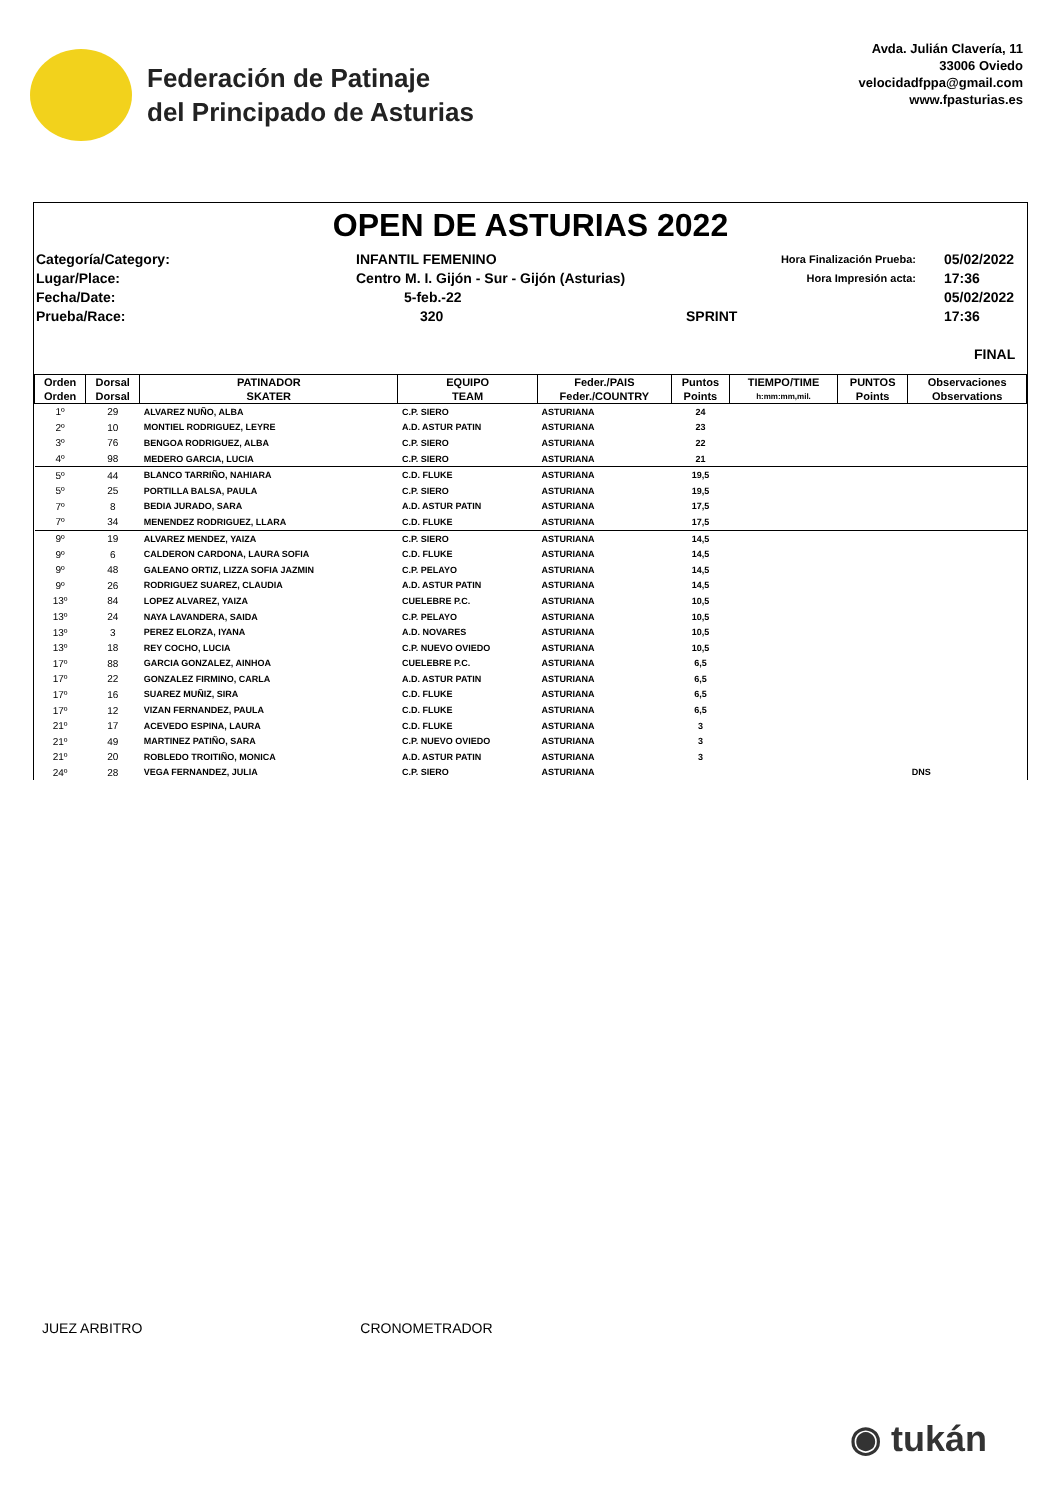Federación de Patinaje
del Principado de Asturias
Avda. Julián Clavería, 11
33006 Oviedo
velocidadfppa@gmail.com
www.fpasturias.es
OPEN DE ASTURIAS 2022
Categoría/Category:
Lugar/Place:
Fecha/Date:
Prueba/Race:
INFANTIL FEMENINO
Centro M. I. Gijón - Sur - Gijón (Asturias)
5-feb.-22
320
SPRINT
Hora Finalización Prueba:
Hora Impresión acta:
05/02/2022 17:36
05/02/2022 17:36
FINAL
| Orden | Dorsal | PATINADOR | EQUIPO | Feder./PAIS | Puntos | TIEMPO/TIME | PUNTOS | Observaciones |
| --- | --- | --- | --- | --- | --- | --- | --- | --- |
| Orden | Dorsal | SKATER | TEAM | Feder./COUNTRY | Points | h:mm:mm,mil. | Points | Observations |
| 1º | 29 | ALVAREZ NUÑO, ALBA | C.P. SIERO | ASTURIANA | 24 | | | |
| 2º | 10 | MONTIEL RODRIGUEZ, LEYRE | A.D. ASTUR PATIN | ASTURIANA | 23 | | | |
| 3º | 76 | BENGOA RODRIGUEZ, ALBA | C.P. SIERO | ASTURIANA | 22 | | | |
| 4º | 98 | MEDERO GARCIA, LUCIA | C.P. SIERO | ASTURIANA | 21 | | | |
| 5º | 44 | BLANCO TARRIÑO, NAHIARA | C.D. FLUKE | ASTURIANA | 19,5 | | | |
| 5º | 25 | PORTILLA BALSA, PAULA | C.P. SIERO | ASTURIANA | 19,5 | | | |
| 7º | 8 | BEDIA JURADO, SARA | A.D. ASTUR PATIN | ASTURIANA | 17,5 | | | |
| 7º | 34 | MENENDEZ RODRIGUEZ, LLARA | C.D. FLUKE | ASTURIANA | 17,5 | | | |
| 9º | 19 | ALVAREZ MENDEZ, YAIZA | C.P. SIERO | ASTURIANA | 14,5 | | | |
| 9º | 6 | CALDERON CARDONA, LAURA SOFIA | C.D. FLUKE | ASTURIANA | 14,5 | | | |
| 9º | 48 | GALEANO ORTIZ, LIZZA SOFIA JAZMIN | C.P. PELAYO | ASTURIANA | 14,5 | | | |
| 9º | 26 | RODRIGUEZ SUAREZ, CLAUDIA | A.D. ASTUR PATIN | ASTURIANA | 14,5 | | | |
| 13º | 84 | LOPEZ ALVAREZ, YAIZA | CUELEBRE P.C. | ASTURIANA | 10,5 | | | |
| 13º | 24 | NAYA LAVANDERA, SAIDA | C.P. PELAYO | ASTURIANA | 10,5 | | | |
| 13º | 3 | PEREZ ELORZA, IYANA | A.D. NOVARES | ASTURIANA | 10,5 | | | |
| 13º | 18 | REY COCHO, LUCIA | C.P. NUEVO OVIEDO | ASTURIANA | 10,5 | | | |
| 17º | 88 | GARCIA GONZALEZ, AINHOA | CUELEBRE P.C. | ASTURIANA | 6,5 | | | |
| 17º | 22 | GONZALEZ FIRMINO, CARLA | A.D. ASTUR PATIN | ASTURIANA | 6,5 | | | |
| 17º | 16 | SUAREZ MUÑIZ, SIRA | C.D. FLUKE | ASTURIANA | 6,5 | | | |
| 17º | 12 | VIZAN FERNANDEZ, PAULA | C.D. FLUKE | ASTURIANA | 6,5 | | | |
| 21º | 17 | ACEVEDO ESPINA, LAURA | C.D. FLUKE | ASTURIANA | 3 | | | |
| 21º | 49 | MARTINEZ PATIÑO, SARA | C.P. NUEVO OVIEDO | ASTURIANA | 3 | | | |
| 21º | 20 | ROBLEDO TROITIÑO, MONICA | A.D. ASTUR PATIN | ASTURIANA | 3 | | | |
| 24º | 28 | VEGA FERNANDEZ, JULIA | C.P. SIERO | ASTURIANA | | | | DNS |
JUEZ ARBITRO CRONOMETRADOR
◉ tukán